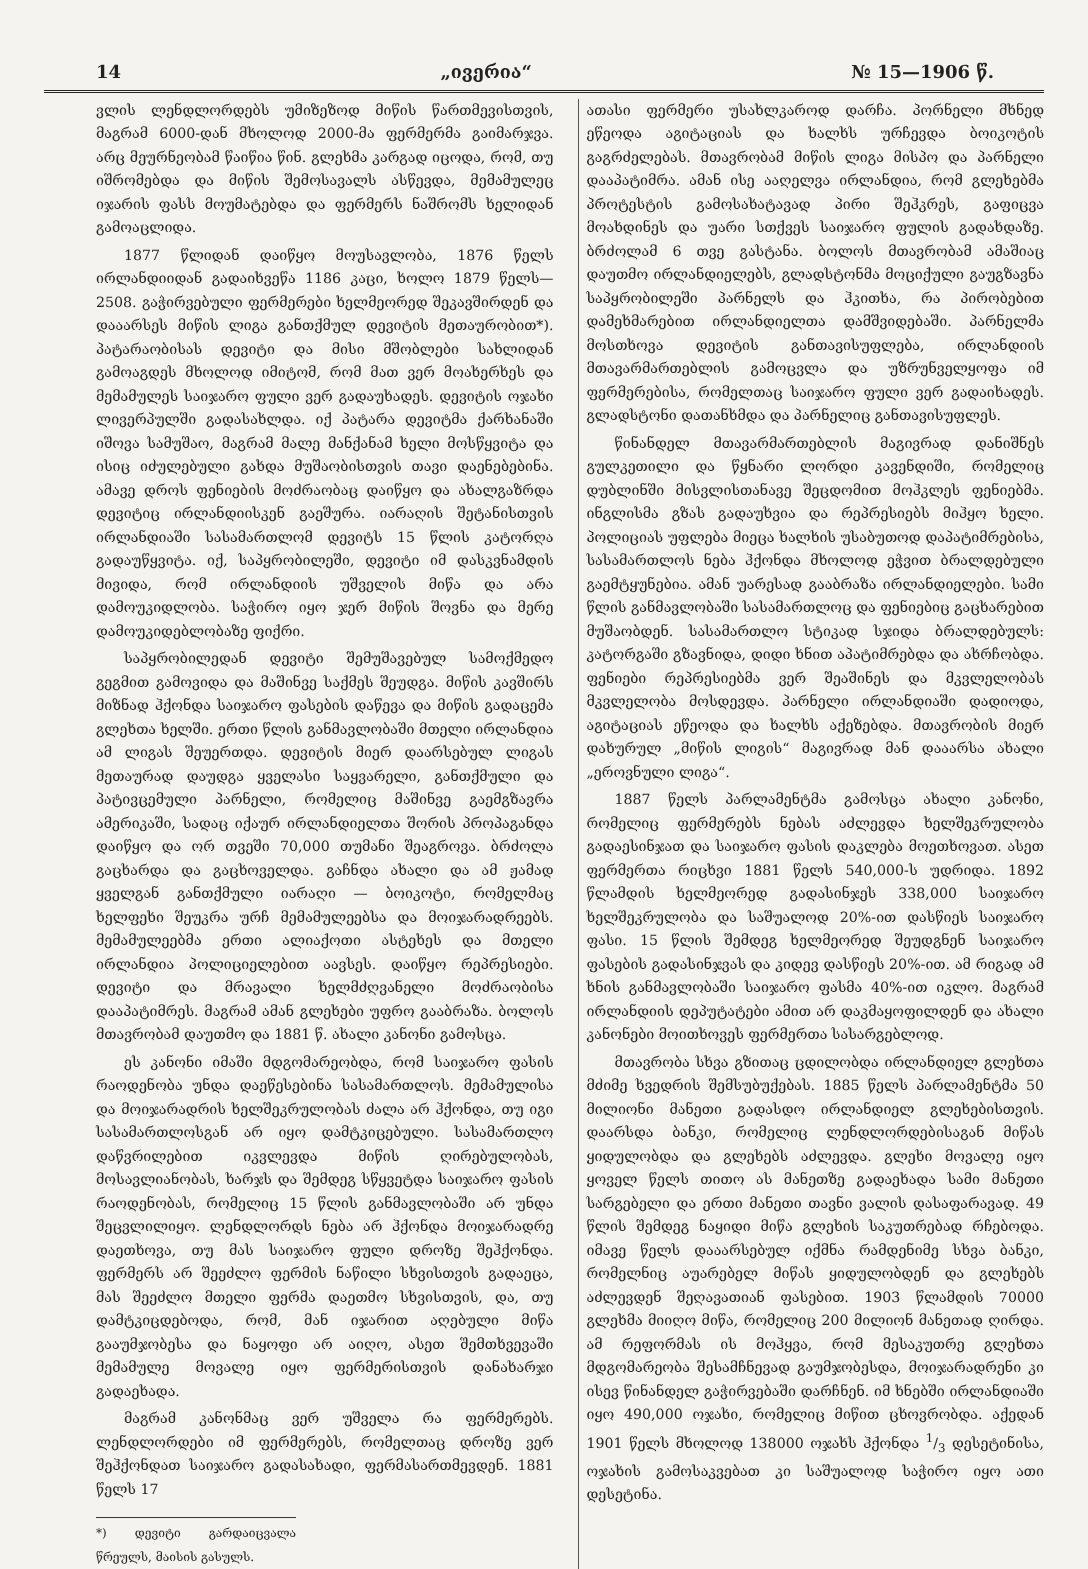14 „ივერია“№ 15—1906 წ.
ვლის ლენდლორდებს უმიზეზოდ მიწის წართმევისთვის, მაგრამ 6000-დან მხოლოდ 2000-მა ფერმერმა გაიმარჯვა. არც მეურნეობამ წაიწია წინ. გლეხმა კარგად იცოდა, რომ, თუ იშრომებდა და მიწის შემოსავალს ასწევდა, მემამულეც იჯარის ფასს მოუმატებდა და ფერმერს ნაშრომს ხელიდან გამოაცლიდა.
1877 წლიდან დაიწყო მოუსავლობა, 1876 წელს ირლანდიიდან გადაიხვეწა 1186 კაცი, ხოლო 1879 წელს—2508. გაჭირვებული ფერმერები ხელმეორედ შეკავშირდენ და დააარსეს მიწის ლიგა განთქმულ დევიტის მეთაურობით*). პატარაობისას დევიტი და მისი მშობლები სახლიდან გამოაგდეს მხოლოდ იმიტომ, რომ მათ ვერ მოახერხეს და მემამულეს საიჯარო ფული ვერ გადაუხადეს. დევიტის ოჯახი ლივერპულში გადასახლდა. იქ პატარა დევიტმა ქარხანაში იშოვა სამუშაო, მაგრამ მალე მანქანამ ხელი მოსწყვიტა და ისიც იძულებული გახდა მუშაობისთვის თავი დაენებებინა. ამავე დროს ფენიების მოძრაობაც დაიწყო და ახალგაზრდა დევიტიც ირლანდიისკენ გაეშურა. იარაღის შეტანისთვის ირლანდიაში სასამართლომ დევიტს 15 წლის კატორღა გადაუწყვიტა. იქ, საპყრობილეში, დევიტი იმ დასკვნამდის მივიდა, რომ ირლანდიის უშველის მიწა და არა დამოუკიდლობა. საჭირო იყო ჯერ მიწის შოვნა და მერე დამოუკიდებლობაზე ფიქრი.
საპყრობილედან დევიტი შემუშავებულ სამოქმედო გეგმით გამოვიდა და მაშინვე საქმეს შეუდგა. მიწის კავშირს მიზნად ჰქონდა საიჯარო ფასების დაწევა და მიწის გადაცემა გლეხთა ხელში. ერთი წლის განმავლობაში მთელი ირლანდია ამ ლიგას შეუერთდა. დევიტის მიერ დაარსებულ ლიგას მეთაურად დაუდგა ყველასი საყვარელი, განთქმული და პატივცემული პარნელი, რომელიც მაშინვე გაემგზავრა ამერიკაში, სადაც იქაურ ირლანდიელთა შორის პროპაგანდა დაიწყო და ორ თვეში 70,000 თუმანი შეაგროვა. ბრძოლა გაცხარდა და გაცხოველდა. გაჩნდა ახალი და ამ ჟამად ყველგან განთქმული იარაღი — ბოიკოტი, რომელმაც ხელფეხი შეუკრა ურჩ მემამულეებსა და მოიჯარადრეებს. მემამულეებმა ერთი ალიაქოთი ასტეხეს და მთელი ირლანდია პოლიციელებით აავსეს. დაიწყო რეპრესიები. დევიტი და მრავალი ხელმძღვანელი მოძრაობისა დააპატიმრეს. მაგრამ ამან გლეხები უფრო გააბრაზა. ბოლოს მთავრობამ დაუთმო და 1881 წ. ახალი კანონი გამოსცა.
ეს კანონი იმაში მდგომარეობდა, რომ საიჯარო ფასის რაოდენობა უნდა დაეწესებინა სასამართლოს. მემამულისა და მოიჯარადრის ხელშეკრულობას ძალა არ ჰქონდა, თუ იგი სასამართლოსგან არ იყო დამტკიცებული. სასამართლო დაწვრილებით იკვლევდა მიწის ღირებულობას, მოსავლიანობას, ხარჯს და შემდეგ სწყვეტდა საიჯარო ფასის რაოდენობას, რომელიც 15 წლის განმავლობაში არ უნდა შეცვლილიყო. ლენდლორდს ნება არ ჰქონდა მოიჯარადრე დაეთხოვა, თუ მას საიჯარო ფული დროზე შეჰქონდა. ფერმერს არ შეეძლო ფერმის ნაწილი სხვისთვის გადაეცა, მას შეეძლო მთელი ფერმა დაეთმო სხვისთვის, და, თუ დამტკიცდებოდა, რომ, მან იჯარით აღებული მიწა გააუმჯობესა და ნაყოფი არ აიღო, ასეთ შემთხვევაში მემამულე მოვალე იყო ფერმერისთვის დანახარჯი გადაეხადა.
მაგრამ კანონმაც ვერ უშველა რა ფერმერებს. ლენდლორდები იმ ფერმერებს, რომელთაც დროზე ვერ შეჰქონდათ საიჯარო გადასახადი, ფერმასართმევდენ. 1881 წელს 17
*) დევიტი გარდაიცვალა წრეულს, მაისის გასულს.
ათასი ფერმერი უსახლკაროდ დარჩა. პორნელი მხნედ ეწეოდა აგიტაციას და ხალხს ურჩევდა ბოიკოტის გაგრძელებას. მთავრობამ მიწის ლიგა მისპო და პარნელი დააპატიმრა. ამან ისე ააღელვა ირლანდია, რომ გლეხებმა პროტესტის გამოსახატავად პირი შეჰკრეს, გაფიცვა მოახდინეს და უარი სთქვეს საიჯარო ფულის გადახდაზე. ბრძოლამ 6 თვე გასტანა. ბოლოს მთავრობამ ამაშიაც დაუთმო ირლანდიელებს, გლადსტონმა მოციქული გაუგზავნა საპყრობილეში პარნელს და ჰკითხა, რა პირობებით დამეხმარებით ირლანდიელთა დამშვიდებაში. პარნელმა მოსთხოვა დევიტის განთავისუფლება, ირლანდიის მთავარმართებლის გამოცვლა და უზრუნველყოფა იმ ფერმერებისა, რომელთაც საიჯარო ფული ვერ გადაიხადეს. გლადსტონი დათანხმდა და პარნელიც განთავისუფლეს.
წინანდელ მთავარმართებლის მაგივრად დანიშნეს გულკეთილი და წყნარი ლორდი კავენდიში, რომელიც დუბლინში მისვლისთანავე შეცდომით მოჰკლეს ფენიებმა. ინგლისმა გზას გადაუხვია და რეპრესიებს მიჰყო ხელი. პოლიციას უფლება მიეცა ხალხის უსაბუთოდ დაპატიმრებისა, სასამართლოს ნება ჰქონდა მხოლოდ ეჭვით ბრალდებული გაემტყუნებია. ამან უარესად გააბრაზა ირლანდიელები. სამი წლის განმავლობაში სასამართლოც და ფენიებიც გაცხარებით მუშაობდენ. სასამართლო სტიკად სჯიდა ბრალდებულს: კატორგაში გზავნიდა, დიდი ხნით აპატიმრებდა და ახრჩობდა. ფენიები რეპრესიებმა ვერ შეაშინეს და მკვლელობას მკვლელობა მოსდევდა. პარნელი ირლანდიაში დადიოდა, აგიტაციას ეწეოდა და ხალხს აქეზებდა. მთავრობის მიერ დახურულ „მიწის ლიგის“ მაგივრად მან დააარსა ახალი „ეროვნული ლიგა“.
1887 წელს პარლამენტმა გამოსცა ახალი კანონი, რომელიც ფერმერებს ნებას აძლევდა ხელშეკრულობა გადაესინჯათ და საიჯარო ფასის დაკლება მოეთხოვათ. ასეთ ფერმერთა რიცხვი 1881 წელს 540,000-ს უდრიდა. 1892 წლამდის ხელმეორედ გადასინჯეს 338,000 საიჯარო ხელშეკრულობა და საშუალოდ 20%-ით დასწიეს საიჯარო ფასი. 15 წლის შემდეგ ხელმეორედ შეუდგნენ საიჯარო ფასების გადასინჯვას და კიდევ დასწიეს 20%-ით. ამ რიგად ამ ხნის განმავლობაში საიჯარო ფასმა 40%-ით იკლო. მაგრამ ირლანდიის დეპუტატები ამით არ დაკმაყოფილდენ და ახალი კანონები მოითხოვეს ფერმერთა სასარგებლოდ.
მთავრობა სხვა გზითაც ცდილობდა ირლანდიელ გლეხთა მძიმე ხვედრის შემსუბუქებას. 1885 წელს პარლამენტმა 50 მილიონი მანეთი გადასდო ირლანდიელ გლეხებისთვის. დაარსდა ბანკი, რომელიც ლენდლორდებისაგან მიწას ყიდულობდა და გლეხებს აძლევდა. გლეხი მოვალე იყო ყოველ წელს თითო ას მანეთზე გადაეხადა სამი მანეთი სარგებელი და ერთი მანეთი თავნი ვალის დასაფარავად. 49 წლის შემდეგ ნაყიდი მიწა გლეხის საკუთრებად რჩებოდა. იმავე წელს დააარსებულ იქმნა რამდენიმე სხვა ბანკი, რომელნიც აუარებელ მიწას ყიდულობდენ და გლეხებს აძლევდენ შეღავათიან ფასებით. 1903 წლამდის 70000 გლეხმა მიიღო მიწა, რომელიც 200 მილიონ მანეთად ღირდა. ამ რეფორმას ის მოჰყვა, რომ მესაკუთრე გლეხთა მდგომარეობა შესამჩნევად გაუმჯობესდა, მოიჯარადრენი კი ისევ წინანდელ გაჭირვებაში დარჩნენ. იმ ხნებში ირლანდიაში იყო 490,000 ოჯახი, რომელიც მიწით ცხოვრობდა. აქედან 1901 წელს მხოლოდ 138000 ოჯახს ჰქონდა 1/3 დესეტინისა, ოჯახის გამოსაკვებათ კი საშუალოდ საჭირო იყო ათი დესეტინა.